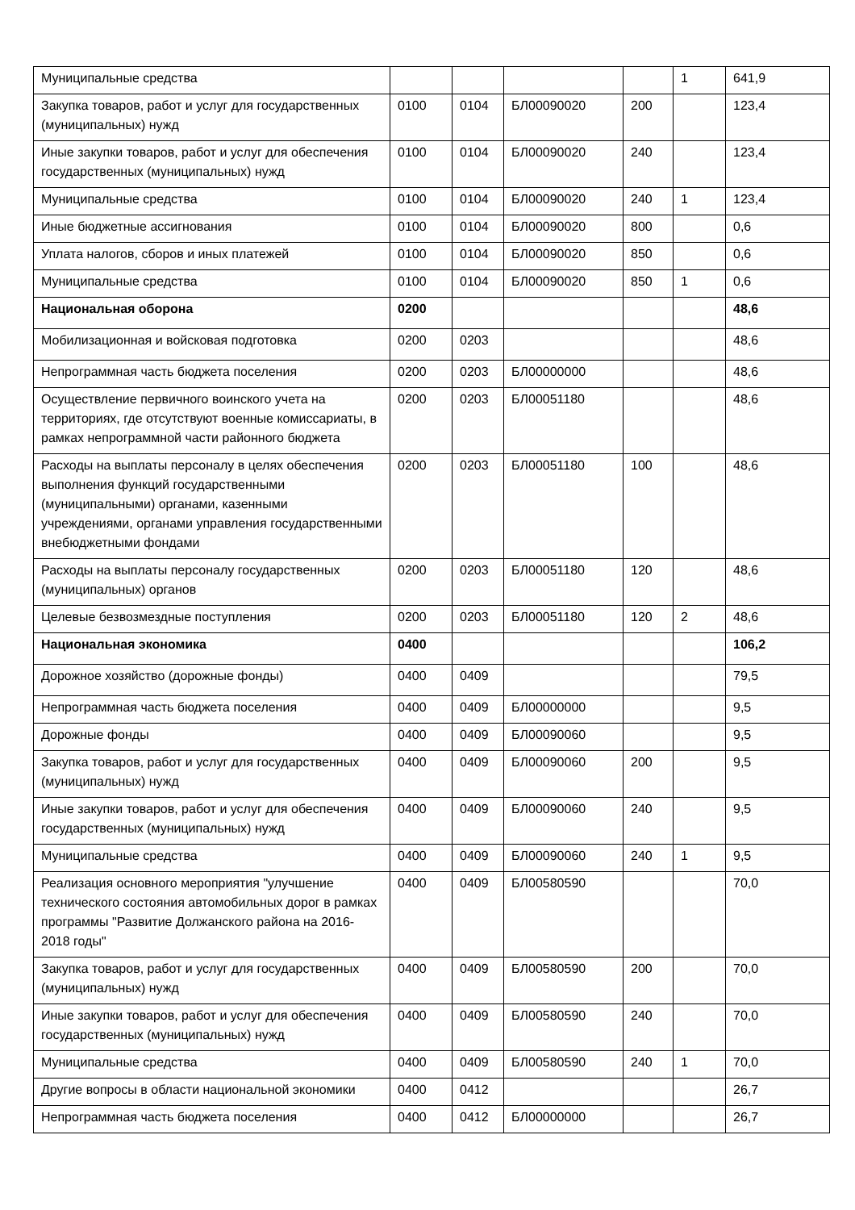| Муниципальные средства | | | | | 1 | 641,9 |
| Закупка товаров, работ и услуг для государственных (муниципальных) нужд | 0100 | 0104 | БЛ00090020 | 200 | | 123,4 |
| Иные закупки товаров, работ и услуг для обеспечения государственных (муниципальных) нужд | 0100 | 0104 | БЛ00090020 | 240 | | 123,4 |
| Муниципальные средства | 0100 | 0104 | БЛ00090020 | 240 | 1 | 123,4 |
| Иные бюджетные ассигнования | 0100 | 0104 | БЛ00090020 | 800 | | 0,6 |
| Уплата налогов, сборов и иных платежей | 0100 | 0104 | БЛ00090020 | 850 | | 0,6 |
| Муниципальные средства | 0100 | 0104 | БЛ00090020 | 850 | 1 | 0,6 |
| Национальная оборона | 0200 | | | | | 48,6 |
| Мобилизационная и войсковая подготовка | 0200 | 0203 | | | | 48,6 |
| Непрограммная часть бюджета поселения | 0200 | 0203 | БЛ00000000 | | | 48,6 |
| Осуществление первичного воинского учета на территориях, где отсутствуют военные комиссариаты, в рамках непрограммной части районного бюджета | 0200 | 0203 | БЛ00051180 | | | 48,6 |
| Расходы на выплаты персоналу в целях обеспечения выполнения функций государственными (муниципальными) органами, казенными учреждениями, органами управления государственными внебюджетными фондами | 0200 | 0203 | БЛ00051180 | 100 | | 48,6 |
| Расходы на выплаты персоналу государственных (муниципальных) органов | 0200 | 0203 | БЛ00051180 | 120 | | 48,6 |
| Целевые безвозмездные поступления | 0200 | 0203 | БЛ00051180 | 120 | 2 | 48,6 |
| Национальная экономика | 0400 | | | | | 106,2 |
| Дорожное хозяйство (дорожные фонды) | 0400 | 0409 | | | | 79,5 |
| Непрограммная часть бюджета поселения | 0400 | 0409 | БЛ00000000 | | | 9,5 |
| Дорожные фонды | 0400 | 0409 | БЛ00090060 | | | 9,5 |
| Закупка товаров, работ и услуг для государственных (муниципальных) нужд | 0400 | 0409 | БЛ00090060 | 200 | | 9,5 |
| Иные закупки товаров, работ и услуг для обеспечения государственных (муниципальных) нужд | 0400 | 0409 | БЛ00090060 | 240 | | 9,5 |
| Муниципальные средства | 0400 | 0409 | БЛ00090060 | 240 | 1 | 9,5 |
| Реализация основного мероприятия "улучшение технического состояния автомобильных дорог в рамках программы "Развитие Должанского района на 2016-2018 годы" | 0400 | 0409 | БЛ00580590 | | | 70,0 |
| Закупка товаров, работ и услуг для государственных (муниципальных) нужд | 0400 | 0409 | БЛ00580590 | 200 | | 70,0 |
| Иные закупки товаров, работ и услуг для обеспечения государственных (муниципальных) нужд | 0400 | 0409 | БЛ00580590 | 240 | | 70,0 |
| Муниципальные средства | 0400 | 0409 | БЛ00580590 | 240 | 1 | 70,0 |
| Другие вопросы в области национальной экономики | 0400 | 0412 | | | | 26,7 |
| Непрограммная часть бюджета поселения | 0400 | 0412 | БЛ00000000 | | | 26,7 |